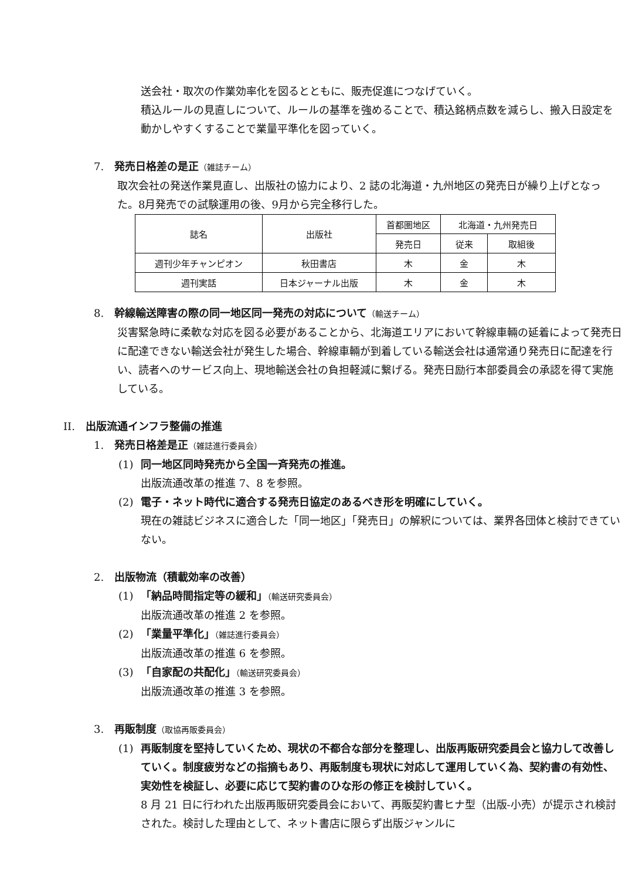送会社・取次の作業効率化を図るとともに、販売促進につなげていく。
積込ルールの見直しについて、ルールの基準を強めることで、積込銘柄点数を減らし、搬入日設定を動かしやすくすることで業量平準化を図っていく。
7.　発売日格差の是正（雑誌チーム）
取次会社の発送作業見直し、出版社の協力により、2 誌の北海道・九州地区の発売日が繰り上げとなった。8月発売での試験運用の後、9月から完全移行した。
| 誌名 | 出版社 | 首都圏地区 | 北海道・九州発売日 | |
| --- | --- | --- | --- | --- |
| | | 発売日 | 従来 | 取組後 |
| 週刊少年チャンピオン | 秋田書店 | 木 | 金 | 木 |
| 週刊実話 | 日本ジャーナル出版 | 木 | 金 | 木 |
8.　幹線輸送障害の際の同一地区同一発売の対応について（輸送チーム）
災害緊急時に柔軟な対応を図る必要があることから、北海道エリアにおいて幹線車輛の延着によって発売日に配達できない輸送会社が発生した場合、幹線車輛が到着している輸送会社は通常通り発売日に配達を行い、読者へのサービス向上、現地輸送会社の負担軽減に繋げる。発売日励行本部委員会の承認を得て実施している。
II.　出版流通インフラ整備の推進
1.　発売日格差是正（雑誌進行委員会）
(1) 同一地区同時発売から全国一斉発売の推進。
出版流通改革の推進 7、8 を参照。
(2) 電子・ネット時代に適合する発売日協定のあるべき形を明確にしていく。
現在の雑誌ビジネスに適合した「同一地区」「発売日」の解釈については、業界各団体と検討できていない。
2.　出版物流（積載効率の改善）
(1) 「納品時間指定等の緩和」（輸送研究委員会）
出版流通改革の推進 2 を参照。
(2) 「業量平準化」（雑誌進行委員会）
出版流通改革の推進 6 を参照。
(3) 「自家配の共配化」（輸送研究委員会）
出版流通改革の推進 3 を参照。
3.　再販制度（取協再販委員会）
(1) 再販制度を堅持していくため、現状の不都合な部分を整理し、出版再販研究委員会と協力して改善していく。制度疲労などの指摘もあり、再販制度も現状に対応して運用していく為、契約書の有効性、実効性を検証し、必要に応じて契約書のひな形の修正を検討していく。
8 月 21 日に行われた出版再販研究委員会において、再販契約書ヒナ型（出版-小売）が提示され検討された。検討した理由として、ネット書店に限らず出版ジャンルに